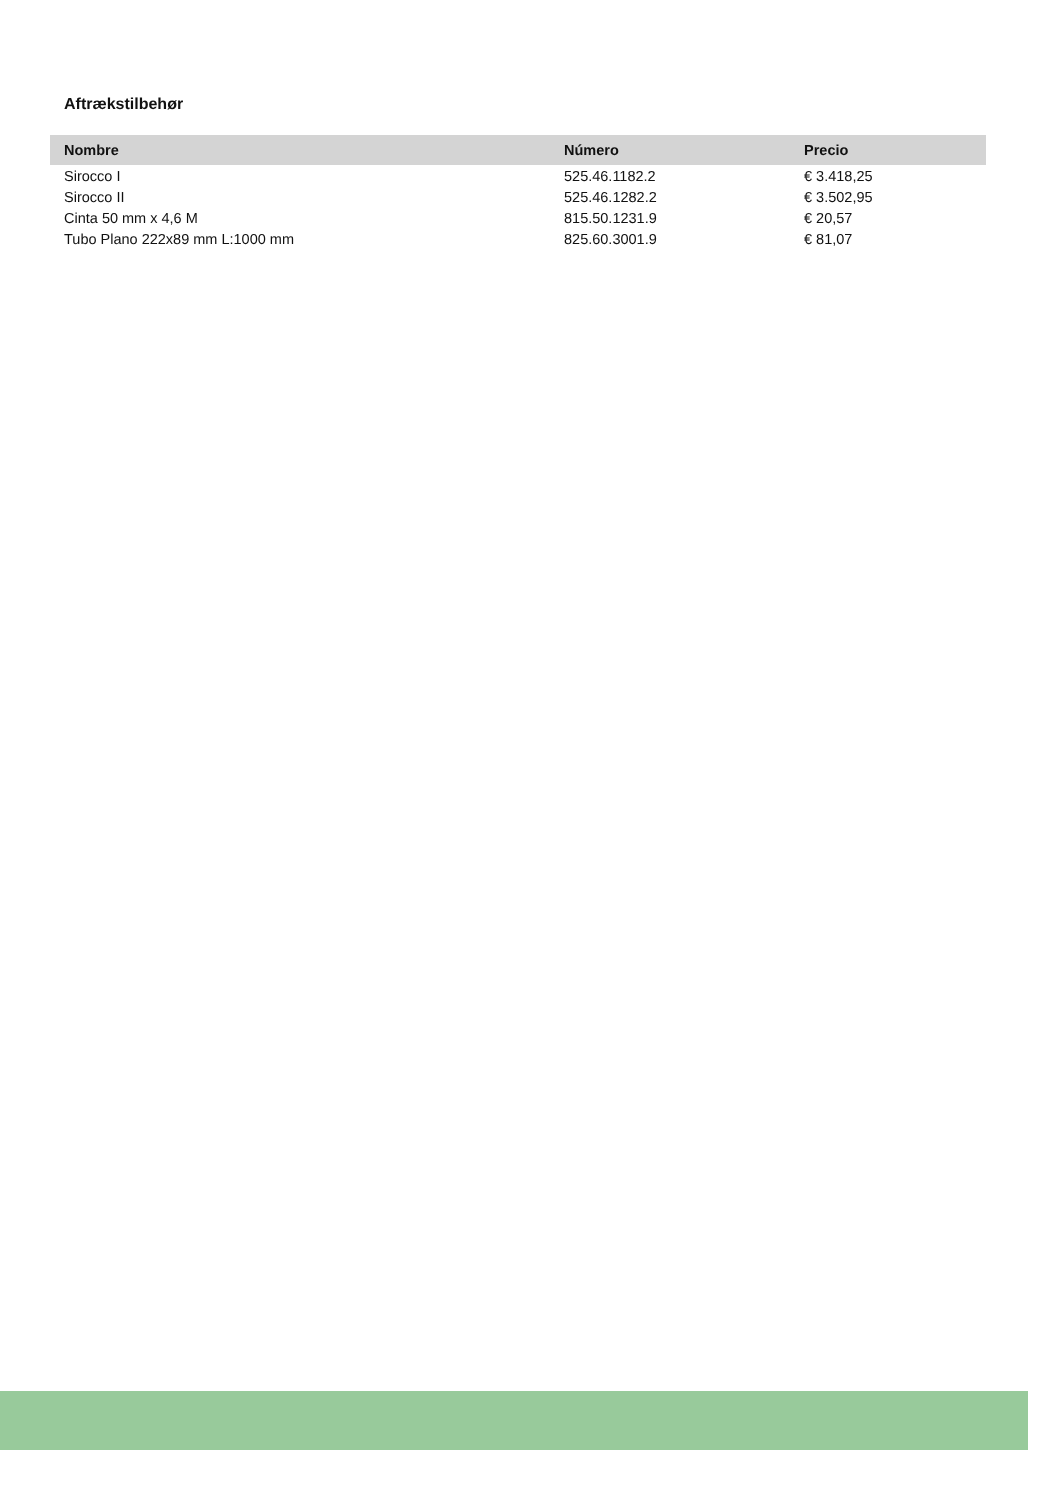Aftrækstilbehør
| Nombre | Número | Precio |
| --- | --- | --- |
| Sirocco I | 525.46.1182.2 | € 3.418,25 |
| Sirocco II | 525.46.1282.2 | € 3.502,95 |
| Cinta 50 mm x 4,6 M | 815.50.1231.9 | € 20,57 |
| Tubo Plano 222x89 mm L:1000 mm | 825.60.3001.9 | € 81,07 |